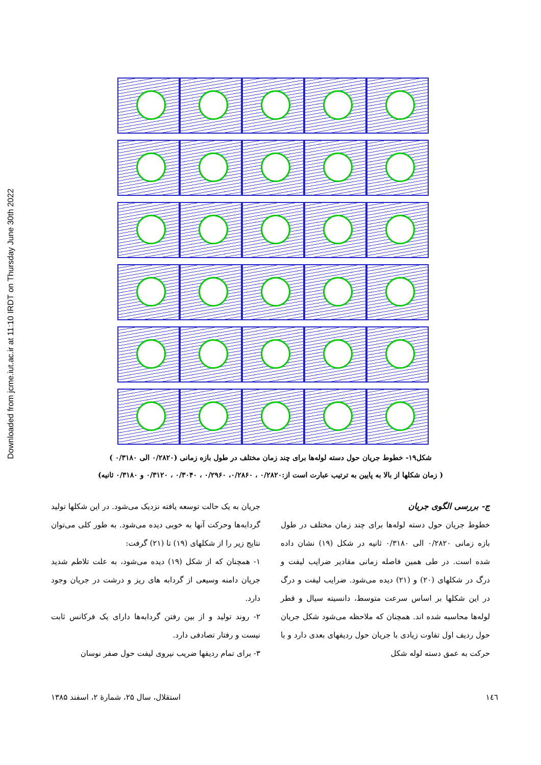Downloaded from jcme.iut.ac.ir at 11:10 IRDT on Thursday June 30th 2022
شکل۱۹- خطوط جریان حول دسته لوله‌ها برای چند زمان مختلف در طول بازه زمانی (۰/۲۸۲۰ الی ۰/۳۱۸۰ )
( زمان شکلها از بالا به پایین به ترتیب عبارت است از:۰/۲۸۲۰ ، ۰/۲۸۶۰، ۰/۲۹۶۰ ، ۰/۳۰۴۰ ، ۰/۳۱۲۰ و ۰/۳۱۸۰ ثانیه)
ج- بررسی الگوی جریان
خطوط جریان حول دسته لوله‌ها برای چند زمان مختلف در طول بازه زمانی ۰/۲۸۲۰ الی ۰/۳۱۸۰ ثانیه در شکل (۱۹) نشان داده شده است. در طی همین فاصله زمانی مقادیر ضرایب لیفت و درگ در شکلهای (۲۰) و (۲۱) دیده می‌شود. ضرایب لیفت و درگ در این شکلها بر اساس سرعت متوسط، دانسیته سیال و قطر لوله‌ها محاسبه شده اند. همچنان که ملاحظه می‌شود شکل جریان حول ردیف اول تفاوت زیادی با جریان حول ردیفهای بعدی دارد و با حرکت به عمق دسته لوله شکل
جریان به یک حالت توسعه یافته نزدیک می‌شود. در این شکلها تولید گردابه‌ها وحرکت آنها به خوبی دیده می‌شود. به طور کلی می‌توان نتایج زیر را از شکلهای (۱۹) تا (۲۱) گرفت:
۱- همچنان که از شکل (۱۹) دیده می‌شود، به علت تلاطم شدید جریان دامنه وسیعی از گردابه های ریز و درشت در جریان وجود دارد.
۲- روند تولید و از بین رفتن گردابه‌ها دارای یک فرکانس ثابت نیست و رفتار تصادفی دارد.
۳- برای تمام ردیفها ضریب نیروی لیفت حول صفر نوسان
۱٤٦ استقلال، سال ۲۵، شمارهٔ ۲، اسفند ۱۳۸۵